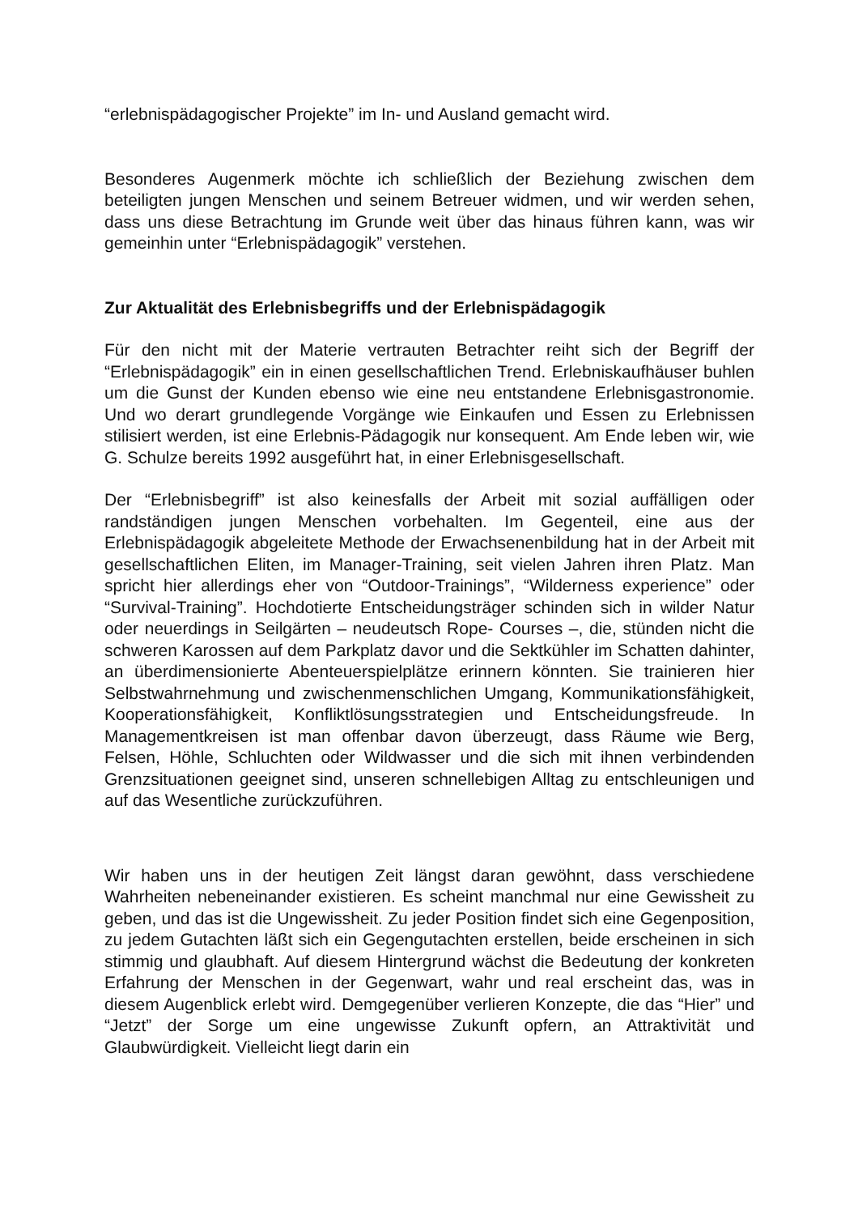“erlebnispädagogischer Projekte” im In- und Ausland gemacht wird.
Besonderes Augenmerk möchte ich schließlich der Beziehung zwischen dem beteiligten jungen Menschen und seinem Betreuer widmen, und wir werden sehen, dass uns diese Betrachtung im Grunde weit über das hinaus führen kann, was wir gemeinhin unter “Erlebnispädagogik” verstehen.
Zur Aktualität des Erlebnisbegriffs und der Erlebnispädagogik
Für den nicht mit der Materie vertrauten Betrachter reiht sich der Begriff der “Erlebnispädagogik” ein in einen gesellschaftlichen Trend. Erlebniskaufhäuser buhlen um die Gunst der Kunden ebenso wie eine neu entstandene Erlebnisgastronomie. Und wo derart grundlegende Vorgänge wie Einkaufen und Essen zu Erlebnissen stilisiert werden, ist eine Erlebnis-Pädagogik nur konsequent. Am Ende leben wir, wie G. Schulze bereits 1992 ausgeführt hat, in einer Erlebnisgesellschaft.
Der “Erlebnisbegriff” ist also keinesfalls der Arbeit mit sozial auffälligen oder randständigen jungen Menschen vorbehalten. Im Gegenteil, eine aus der Erlebnispädagogik abgeleitete Methode der Erwachsenenbildung hat in der Arbeit mit gesellschaftlichen Eliten, im Manager-Training, seit vielen Jahren ihren Platz. Man spricht hier allerdings eher von “Outdoor-Trainings”, “Wilderness experience” oder “Survival-Training”. Hochdotierte Entscheidungsträger schinden sich in wilder Natur oder neuerdings in Seilgärten – neudeutsch Rope- Courses –, die, stünden nicht die schweren Karossen auf dem Parkplatz davor und die Sektkühler im Schatten dahinter, an überdimensionierte Abenteuerspielplätze erinnern könnten. Sie trainieren hier Selbstwahrnehmung und zwischenmenschlichen Umgang, Kommunikationsfähigkeit, Kooperationsfähigkeit, Konfliktlösungsstrategien und Entscheidungsfreude. In Managementkreisen ist man offenbar davon überzeugt, dass Räume wie Berg, Felsen, Höhle, Schluchten oder Wildwasser und die sich mit ihnen verbindenden Grenzsituationen geeignet sind, unseren schnellebigen Alltag zu entschleunigen und auf das Wesentliche zurückzuführen.
Wir haben uns in der heutigen Zeit längst daran gewöhnt, dass verschiedene Wahrheiten nebeneinander existieren. Es scheint manchmal nur eine Gewissheit zu geben, und das ist die Ungewissheit. Zu jeder Position findet sich eine Gegenposition, zu jedem Gutachten läßt sich ein Gegengutachten erstellen, beide erscheinen in sich stimmig und glaubhaft. Auf diesem Hintergrund wächst die Bedeutung der konkreten Erfahrung der Menschen in der Gegenwart, wahr und real erscheint das, was in diesem Augenblick erlebt wird. Demgegenüber verlieren Konzepte, die das “Hier” und “Jetzt” der Sorge um eine ungewisse Zukunft opfern, an Attraktivität und Glaubwürdigkeit. Vielleicht liegt darin ein